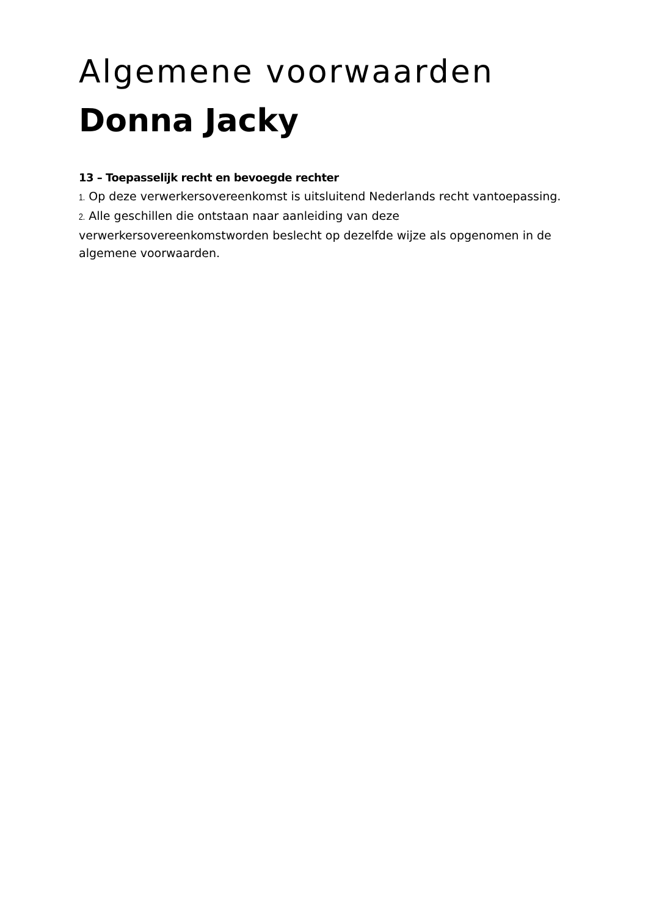Algemene voorwaarden
Donna Jacky
13 – Toepasselijk recht en bevoegde rechter
1. Op deze verwerkersovereenkomst is uitsluitend Nederlands recht vantoepassing.
2. Alle geschillen die ontstaan naar aanleiding van deze verwerkersovereenkomstworden beslecht op dezelfde wijze als opgenomen in de algemene voorwaarden.